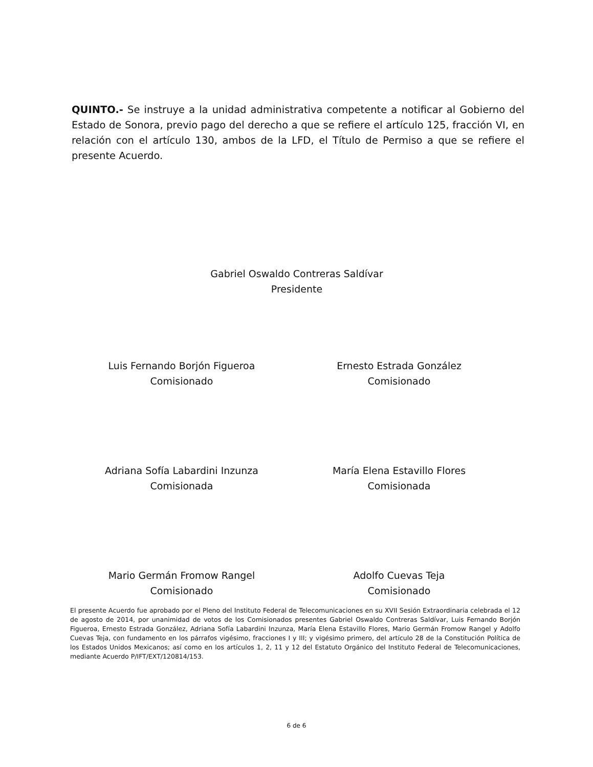QUINTO.- Se instruye a la unidad administrativa competente a notificar al Gobierno del Estado de Sonora, previo pago del derecho a que se refiere el artículo 125, fracción VI, en relación con el artículo 130, ambos de la LFD, el Título de Permiso a que se refiere el presente Acuerdo.
Gabriel Oswaldo Contreras Saldívar
Presidente
Luis Fernando Borjón Figueroa
Comisionado
Ernesto Estrada González
Comisionado
Adriana Sofía Labardini Inzunza
Comisionada
María Elena Estavillo Flores
Comisionada
Mario Germán Fromow Rangel
Comisionado
Adolfo Cuevas Teja
Comisionado
El presente Acuerdo fue aprobado por el Pleno del Instituto Federal de Telecomunicaciones en su XVII Sesión Extraordinaria celebrada el 12 de agosto de 2014, por unanimidad de votos de los Comisionados presentes Gabriel Oswaldo Contreras Saldívar, Luis Fernando Borjón Figueroa, Ernesto Estrada González, Adriana Sofía Labardini Inzunza, María Elena Estavillo Flores, Mario Germán Fromow Rangel y Adolfo Cuevas Teja, con fundamento en los párrafos vigésimo, fracciones I y III; y vigésimo primero, del artículo 28 de la Constitución Política de los Estados Unidos Mexicanos; así como en los artículos 1, 2, 11 y 12 del Estatuto Orgánico del Instituto Federal de Telecomunicaciones, mediante Acuerdo P/IFT/EXT/120814/153.
6 de 6